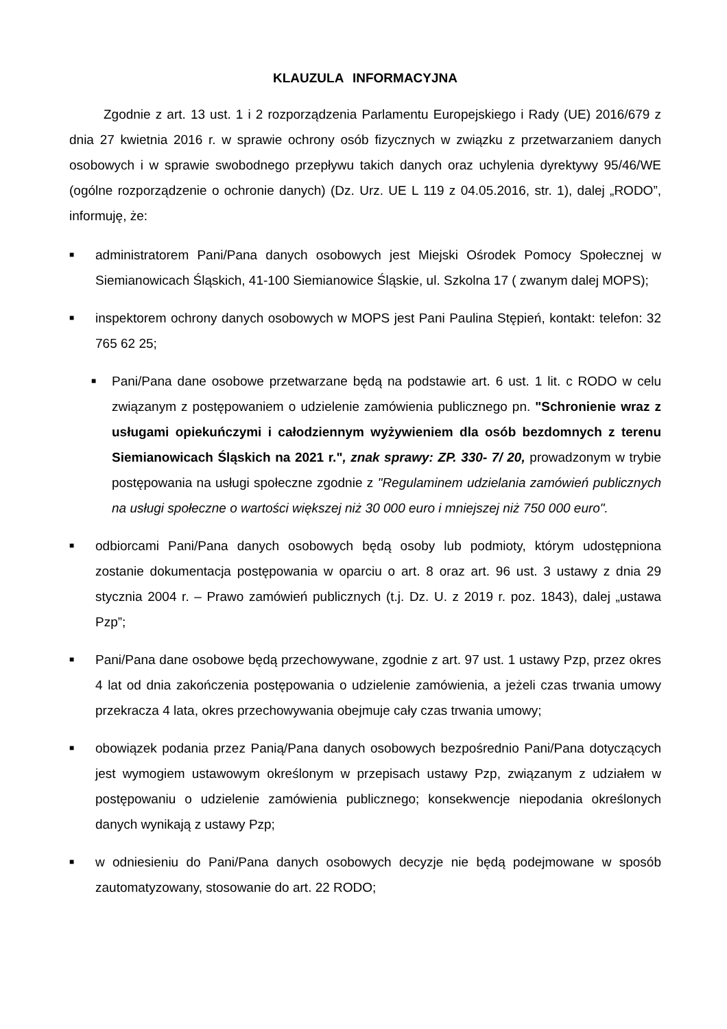KLAUZULA INFORMACYJNA
Zgodnie z art. 13 ust. 1 i 2 rozporządzenia Parlamentu Europejskiego i Rady (UE) 2016/679 z dnia 27 kwietnia 2016 r. w sprawie ochrony osób fizycznych w związku z przetwarzaniem danych osobowych i w sprawie swobodnego przepływu takich danych oraz uchylenia dyrektywy 95/46/WE (ogólne rozporządzenie o ochronie danych) (Dz. Urz. UE L 119 z 04.05.2016, str. 1), dalej „RODO”, informuję, że:
■
administratorem Pani/Pana danych osobowych jest Miejski Ośrodek Pomocy Społecznej w Siemianowicach Śląskich, 41-100 Siemianowice Śląskie, ul. Szkolna 17 ( zwanym dalej MOPS);
■
inspektorem ochrony danych osobowych w MOPS jest Pani Paulina Stępień, kontakt: telefon: 32 765 62 25;
■
Pani/Pana dane osobowe przetwarzane będą na podstawie art. 6 ust. 1 lit. c RODO w celu związanym z postępowaniem o udzielenie zamówienia publicznego pn. "Schronienie wraz z usługami opiekuńczymi i całodziennym wyżywieniem dla osób bezdomnych z terenu Siemianowicach Śląskich na 2021 r.", znak sprawy: ZP. 330- 7/ 20, prowadzonym w trybie postępowania na usługi społeczne zgodnie z "Regulaminem udzielania zamówień publicznych na usługi społeczne o wartości większej niż 30 000 euro i mniejszej niż 750 000 euro".
■
odbiorcami Pani/Pana danych osobowych będą osoby lub podmioty, którym udostępniona zostanie dokumentacja postępowania w oparciu o art. 8 oraz art. 96 ust. 3 ustawy z dnia 29 stycznia 2004 r. – Prawo zamówień publicznych (t.j. Dz. U. z 2019 r. poz. 1843), dalej „ustawa Pzp”;
■
Pani/Pana dane osobowe będą przechowywane, zgodnie z art. 97 ust. 1 ustawy Pzp, przez okres 4 lat od dnia zakończenia postępowania o udzielenie zamówienia, a jeżeli czas trwania umowy przekracza 4 lata, okres przechowywania obejmuje cały czas trwania umowy;
■
obowiązek podania przez Panią/Pana danych osobowych bezpośrednio Pani/Pana dotyczących jest wymogiem ustawowym określonym w przepisach ustawy Pzp, związanym z udziałem w postępowaniu o udzielenie zamówienia publicznego; konsekwencje niepodania określonych danych wynikają z ustawy Pzp;
■
w odniesieniu do Pani/Pana danych osobowych decyzje nie będą podejmowane w sposób zautomatyzowany, stosowanie do art. 22 RODO;